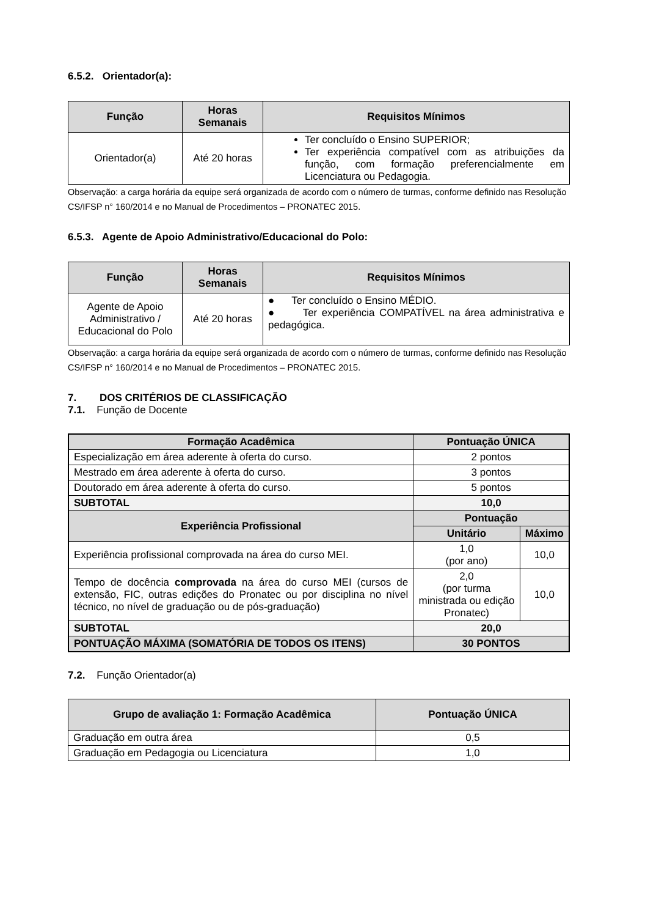6.5.2. Orientador(a):
| Função | Horas Semanais | Requisitos Mínimos |
| --- | --- | --- |
| Orientador(a) | Até 20 horas | Ter concluído o Ensino SUPERIOR; Ter experiência compatível com as atribuições da função, com formação preferencialmente em Licenciatura ou Pedagogia. |
Observação: a carga horária da equipe será organizada de acordo com o número de turmas, conforme definido nas Resolução CS/IFSP n° 160/2014 e no Manual de Procedimentos – PRONATEC 2015.
6.5.3. Agente de Apoio Administrativo/Educacional do Polo:
| Função | Horas Semanais | Requisitos Mínimos |
| --- | --- | --- |
| Agente de Apoio Administrativo / Educacional do Polo | Até 20 horas | ● Ter concluído o Ensino MÉDIO. ● Ter experiência COMPATÍVEL na área administrativa e pedagógica. |
Observação: a carga horária da equipe será organizada de acordo com o número de turmas, conforme definido nas Resolução CS/IFSP n° 160/2014 e no Manual de Procedimentos – PRONATEC 2015.
7. DOS CRITÉRIOS DE CLASSIFICAÇÃO
7.1. Função de Docente
| Formação Acadêmica | Pontuação ÚNICA | |
| --- | --- | --- |
| Especialização em área aderente à oferta do curso. | 2 pontos | |
| Mestrado em área aderente à oferta do curso. | 3 pontos | |
| Doutorado em área aderente à oferta do curso. | 5 pontos | |
| SUBTOTAL | 10,0 | |
| Experiência Profissional | Pontuação | |
| | Unitário | Máximo |
| Experiência profissional comprovada na área do curso MEI. | 1,0 (por ano) | 10,0 |
| Tempo de docência comprovada na área do curso MEI (cursos de extensão, FIC, outras edições do Pronatec ou por disciplina no nível técnico, no nível de graduação ou de pós-graduação) | 2,0 (por turma ministrada ou edição Pronatec) | 10,0 |
| SUBTOTAL | 20,0 | |
| PONTUAÇÃO MÁXIMA (SOMATÓRIA DE TODOS OS ITENS) | 30 PONTOS | |
7.2. Função Orientador(a)
| Grupo de avaliação 1: Formação Acadêmica | Pontuação ÚNICA |
| --- | --- |
| Graduação em outra área | 0,5 |
| Graduação em Pedagogia ou Licenciatura | 1,0 |